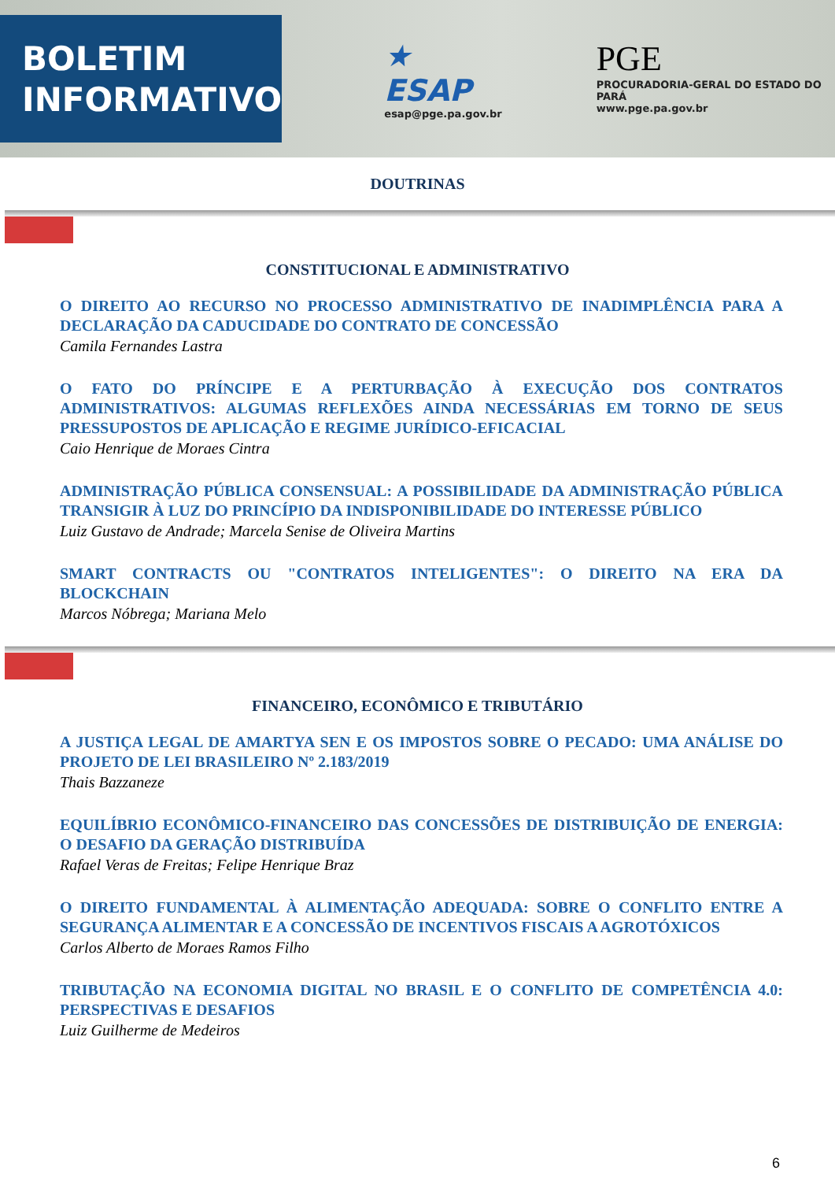BOLETIM
INFORMATIVO
★ ESAP
esap@pge.pa.gov.br
PGE
PROCURADORIA-GERAL DO ESTADO DO PARÁ
www.pge.pa.gov.br
DOUTRINAS
CONSTITUCIONAL E ADMINISTRATIVO
O DIREITO AO RECURSO NO PROCESSO ADMINISTRATIVO DE INADIMPLÊNCIA PARA A DECLARAÇÃO DA CADUCIDADE DO CONTRATO DE CONCESSÃO
Camila Fernandes Lastra
O FATO DO PRÍNCIPE E A PERTURBAÇÃO À EXECUÇÃO DOS CONTRATOS ADMINISTRATIVOS: ALGUMAS REFLEXÕES AINDA NECESSÁRIAS EM TORNO DE SEUS PRESSUPOSTOS DE APLICAÇÃO E REGIME JURÍDICO-EFICACIAL
Caio Henrique de Moraes Cintra
ADMINISTRAÇÃO PÚBLICA CONSENSUAL: A POSSIBILIDADE DA ADMINISTRAÇÃO PÚBLICA TRANSIGIR À LUZ DO PRINCÍPIO DA INDISPONIBILIDADE DO INTERESSE PÚBLICO
Luiz Gustavo de Andrade; Marcela Senise de Oliveira Martins
SMART CONTRACTS OU "CONTRATOS INTELIGENTES": O DIREITO NA ERA DA BLOCKCHAIN
Marcos Nóbrega; Mariana Melo
FINANCEIRO, ECONÔMICO E TRIBUTÁRIO
A JUSTIÇA LEGAL DE AMARTYA SEN E OS IMPOSTOS SOBRE O PECADO: UMA ANÁLISE DO PROJETO DE LEI BRASILEIRO Nº 2.183/2019
Thais Bazzaneze
EQUILÍBRIO ECONÔMICO-FINANCEIRO DAS CONCESSÕES DE DISTRIBUIÇÃO DE ENERGIA: O DESAFIO DA GERAÇÃO DISTRIBUÍDA
Rafael Veras de Freitas; Felipe Henrique Braz
O DIREITO FUNDAMENTAL À ALIMENTAÇÃO ADEQUADA: SOBRE O CONFLITO ENTRE A SEGURANÇA ALIMENTAR E A CONCESSÃO DE INCENTIVOS FISCAIS A AGROTÓXICOS
Carlos Alberto de Moraes Ramos Filho
TRIBUTAÇÃO NA ECONOMIA DIGITAL NO BRASIL E O CONFLITO DE COMPETÊNCIA 4.0: PERSPECTIVAS E DESAFIOS
Luiz Guilherme de Medeiros
6